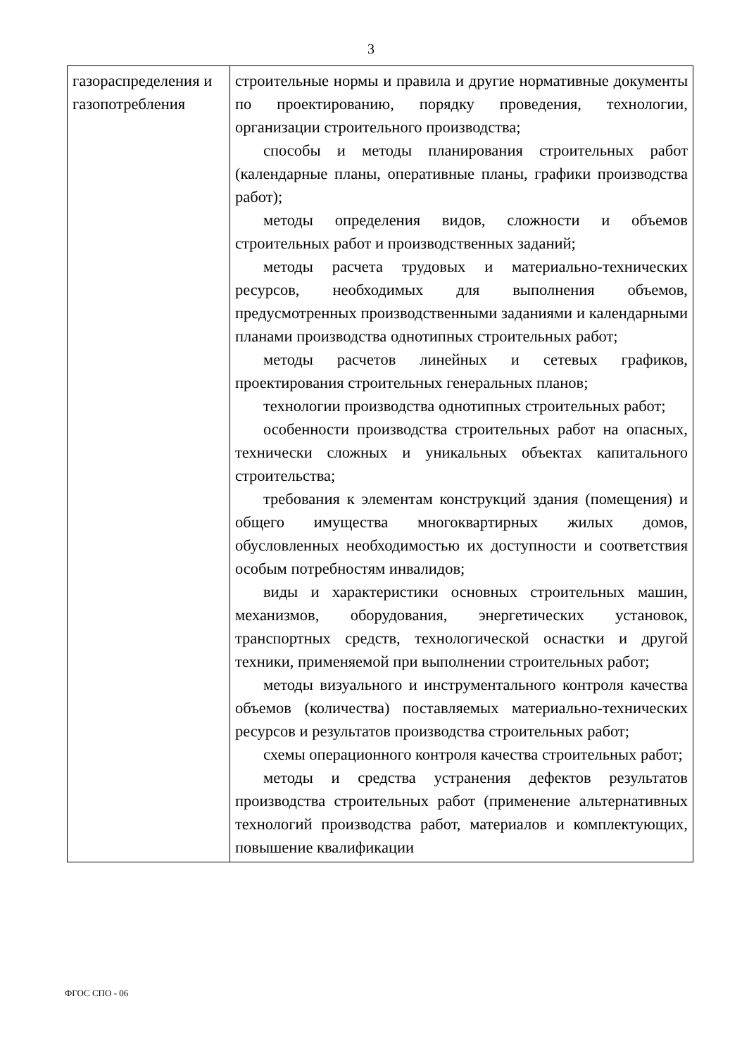3
| газораспределения и газопотребления | строительные нормы и правила и другие нормативные документы по проектированию, порядку проведения, технологии, организации строительного производства; способы и методы планирования строительных работ (календарные планы, оперативные планы, графики производства работ); методы определения видов, сложности и объемов строительных работ и производственных заданий; методы расчета трудовых и материально-технических ресурсов, необходимых для выполнения объемов, предусмотренных производственными заданиями и календарными планами производства однотипных строительных работ; методы расчетов линейных и сетевых графиков, проектирования строительных генеральных планов; технологии производства однотипных строительных работ; особенности производства строительных работ на опасных, технически сложных и уникальных объектах капитального строительства; требования к элементам конструкций здания (помещения) и общего имущества многоквартирных жилых домов, обусловленных необходимостью их доступности и соответствия особым потребностям инвалидов; виды и характеристики основных строительных машин, механизмов, оборудования, энергетических установок, транспортных средств, технологической оснастки и другой техники, применяемой при выполнении строительных работ; методы визуального и инструментального контроля качества объемов (количества) поставляемых материально-технических ресурсов и результатов производства строительных работ; схемы операционного контроля качества строительных работ; методы и средства устранения дефектов результатов производства строительных работ (применение альтернативных технологий производства работ, материалов и комплектующих, повышение квалификации |
ФГОС СПО - 06